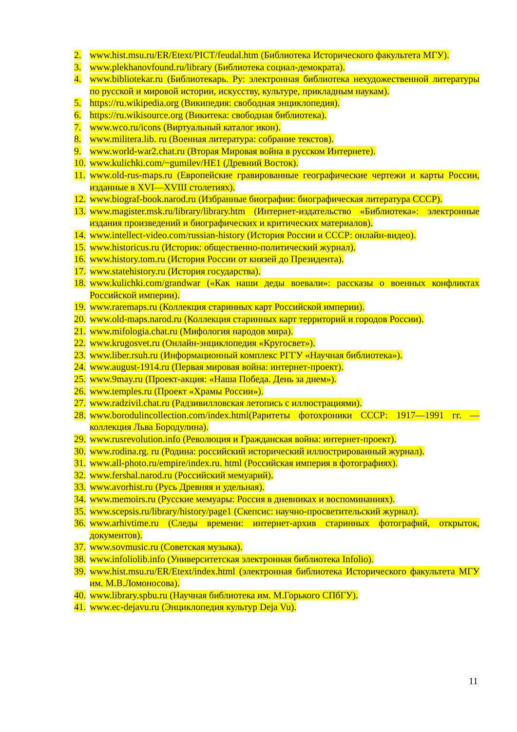2. www.hist.msu.ru/ER/Etext/PICT/feudal.htm (Библиотека Исторического факультета МГУ).
3. www.plekhanovfound.ru/library (Библиотека социал-демократа).
4. www.bibliotekar.ru (Библиотекарь. Ру: электронная библиотека нехудожественной литературы по русской и мировой истории, искусству, культуре, прикладным наукам).
5. https://ru.wikipedia.org (Википедия: свободная энциклопедия).
6. https://ru.wikisource.org (Викитека: свободная библиотека).
7. www.wco.ru/icons (Виртуальный каталог икон).
8. www.militera.lib. ru (Военная литература: собрание текстов).
9. www.world-war2.chat.ru (Вторая Мировая война в русском Интернете).
10. www.kulichki.com/~gumilev/HE1 (Древний Восток).
11. www.old-rus-maps.ru (Европейские гравированные географические чертежи и карты России, изданные в XVI—XVIII столетиях).
12. www.biograf-book.narod.ru (Избранные биографии: биографическая литература СССР).
13. www.magister.msk.ru/library/library.htm (Интернет-издательство «Библиотека»: электронные издания произведений и биографических и критических материалов).
14. www.intellect-video.com/russian-history (История России и СССР: онлайн-видео).
15. www.historicus.ru (Историк: общественно-политический журнал).
16. www.history.tom.ru (История России от князей до Президента).
17. www.statehistory.ru (История государства).
18. www.kulichki.com/grandwar («Как наши деды воевали»: рассказы о военных конфликтах Российской империи).
19. www.raremaps.ru (Коллекция старинных карт Российской империи).
20. www.old-maps.narod.ru (Коллекция старинных карт территорий и городов России).
21. www.mifologia.chat.ru (Мифология народов мира).
22. www.krugosvet.ru (Онлайн-энциклопедия «Кругосвет»).
23. www.liber.rsuh.ru (Информационный комплекс РГГУ «Научная библиотека»).
24. www.august-1914.ru (Первая мировая война: интернет-проект).
25. www.9may.ru (Проект-акция: «Наша Победа. День за днем»).
26. www.temples.ru (Проект «Храмы России»).
27. www.radzivil.chat.ru (Радзивилловская летопись с иллюстрациями).
28. www.borodulincollection.com/index.html(Раритеты фотохроники СССР: 1917—1991 гг. — коллекция Льва Бородулина).
29. www.rusrevolution.info (Революция и Гражданская война: интернет-проект).
30. www.rodina.rg. ru (Родина: российский исторический иллюстрированный журнал).
31. www.all-photo.ru/empire/index.ru. html (Российская империя в фотографиях).
32. www.fershal.narod.ru (Российский мемуарий).
33. www.avorhist.ru (Русь Древняя и удельная).
34. www.memoirs.ru (Русские мемуары: Россия в дневниках и воспоминаниях).
35. www.scepsis.ru/library/history/page1 (Скепсис: научно-просветительский журнал).
36. www.arhivtime.ru (Следы времени: интернет-архив старинных фотографий, открыток, документов).
37. www.sovmusic.ru (Советская музыка).
38. www.infoliolib.info (Университетская электронная библиотека Infolio).
39. www.hist.msu.ru/ER/Etext/index.html (электронная библиотека Исторического факультета МГУ им. М.В.Ломоносова).
40. www.library.spbu.ru (Научная библиотека им. М.Горького СПбГУ).
41. www.ec-dejavu.ru (Энциклопедия культур Deja Vu).
11